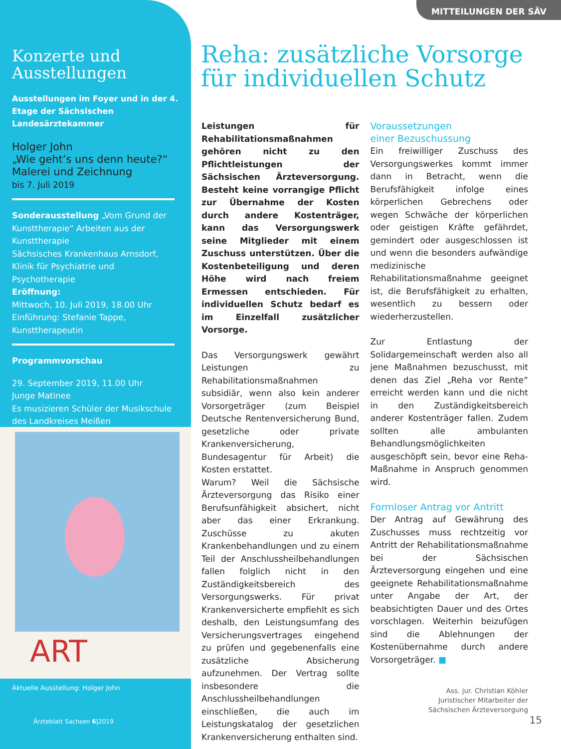Konzerte und Ausstellungen
Ausstellungen im Foyer und in der 4. Etage der Sächsischen Landesärztekammer
Holger John
„Wie geht’s uns denn heute?“
Malerei und Zeichnung
bis 7. Juli 2019
Sonderausstellung „Vom Grund der Kunsttherapie“ Arbeiten aus der Kunsttherapie
Sächsisches Krankenhaus Arnsdorf, Klinik für Psychiatrie und Psychotherapie
Eröffnung:
Mittwoch, 10. Juli 2019, 18.00 Uhr
Einführung: Stefanie Tappe, Kunsttherapeutin
Programmvorschau
29. September 2019, 11.00 Uhr
Junge Matinee
Es musizieren Schüler der Musikschule des Landkreises Meißen
ART
Aktuelle Ausstellung: Holger John
Ärzteblatt Sachsen 6|2019
MITTEILUNGEN DER SÄV
Reha: zusätzliche Vorsorge
für individuellen Schutz
Leistungen für Rehabilitationsmaßnahmen gehören nicht zu den Pflichtleistungen der Sächsischen Ärzteversorgung. Besteht keine vorrangige Pflicht zur Übernahme der Kosten durch andere Kostenträger, kann das Versorgungswerk seine Mitglieder mit einem Zuschuss unterstützen. Über die Kostenbeteiligung und deren Höhe wird nach freiem Ermessen entschieden. Für individuellen Schutz bedarf es im Einzelfall zusätzlicher Vorsorge.
Das Versorgungswerk gewährt Leistungen zu Rehabilitationsmaßnahmen subsidiär, wenn also kein anderer Vorsorgeträger (zum Beispiel Deutsche Rentenversicherung Bund, gesetzliche oder private Krankenversicherung, Bundesagentur für Arbeit) die Kosten erstattet.
Warum? Weil die Sächsische Ärzteversorgung das Risiko einer Berufsunfähigkeit absichert, nicht aber das einer Erkrankung. Zuschüsse zu akuten Krankenbehandlungen und zu einem Teil der Anschlussheilbehandlungen fallen folglich nicht in den Zuständigkeitsbereich des Versorgungswerks. Für privat Krankenversicherte empfiehlt es sich deshalb, den Leistungsumfang des Versicherungsvertrages eingehend zu prüfen und gegebenenfalls eine zusätzliche Absicherung aufzunehmen. Der Vertrag sollte insbesondere die Anschlussheilbehandlungen einschließen, die auch im Leistungskatalog der gesetzlichen Krankenversicherung enthalten sind.
Voraussetzungen
einer Bezuschussung
Ein freiwilliger Zuschuss des Versorgungswerkes kommt immer dann in Betracht, wenn die Berufsfähigkeit infolge eines körperlichen Gebrechens oder wegen Schwäche der körperlichen oder geistigen Kräfte gefährdet, gemindert oder ausgeschlossen ist und wenn die besonders aufwändige medizinische Rehabilitationsmaßnahme geeignet ist, die Berufsfähigkeit zu erhalten, wesentlich zu bessern oder wiederherzustellen.
Zur Entlastung der Solidargemeinschaft werden also all jene Maßnahmen bezuschusst, mit denen das Ziel „Reha vor Rente“ erreicht werden kann und die nicht in den Zuständigkeitsbereich anderer Kostenträger fallen. Zudem sollten alle ambulanten Behandlungsmöglichkeiten ausgeschöpft sein, bevor eine Reha-Maßnahme in Anspruch genommen wird.
Formloser Antrag vor Antritt
Der Antrag auf Gewährung des Zuschusses muss rechtzeitig vor Antritt der Rehabilitationsmaßnahme bei der Sächsischen Ärzteversorgung eingehen und eine geeignete Rehabilitationsmaßnahme unter Angabe der Art, der beabsichtigten Dauer und des Ortes vorschlagen. Weiterhin beizufügen sind die Ablehnungen der Kostenübernahme durch andere Vorsorgeträger. ■
Ass. jur. Christian Köhler
Juristischer Mitarbeiter der
Sächsischen Ärzteversorgung
15